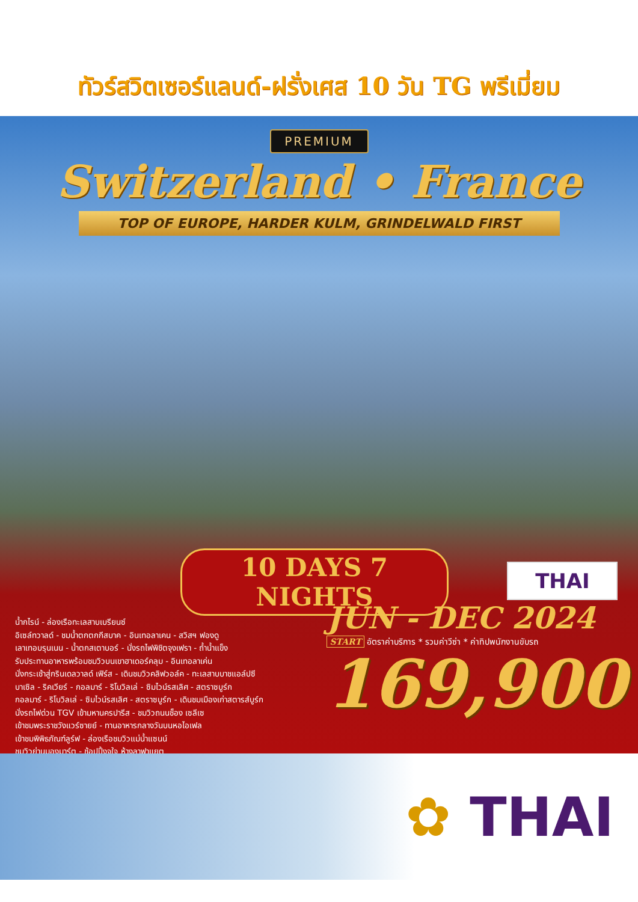ทัวร์สวิตเซอร์แลนด์-ฝรั่งเศส 10 วัน TG พรีเมี่ยม
PREMIUM
Switzerland • France
TOP OF EUROPE, HARDER KULM, GRINDELWALD FIRST
10 DAYS 7 NIGHTS
น้ำกไรน์ - ล่องเรือทะเลสาบเบรียนซ์
อิเซล์ทวาลด์ - ชมน้ำตกตกกีสบาค - อินเทอลาเคน - สวิสฯ ฟองดู
เลาเทอบรุนเนน - น้ำตกสเตาบอร์ - นั่งรถไฟพิชิตจุงเฟรา - ถ้ำน้ำแข็ง
รับประทานอาหารพร้อมชมวิวบนเขาฮาเดอร์คลุม - อินเทอลาเค่น
นั่งกระเช้าสู่กรินเดลวาลด์ เฟิร์ส - เดินชมวิวคลิฟวอล์ค - ทะเลสาบบาชแอล์ปซี
บาเซิล - ริคเวียร์ - กอลมาร์ - ริโบวิลเล่ - ซิมไวน์รสเลิศ - สตราซบูร์ก
กอลมาร์ - ริโบวิลเล่ - ซิมไวน์รสเลิศ - สตราซบูร์ก - เดินชมเมืองเก่าสตารส์บูร์ก
นั่งรถไฟด่วน TGV เข้ามหานครปารีส - ชมวิวถนนช็อง เซลีเซ
เข้าชมพระราชวังแวร์ซายย์ - ทานอาหารกลางวันบนหอไอเฟล
เข้าชมพิพิธภัณฑ์ลูร์ฟ - ล่องเรือชมวิวแม่น้ำแซนน์
ชมวิวย่านมองมาร์ต - ช้อปปิ้งจุใจ ห้างลาฟาแยต
THAI
JUN - DEC 2024
START อัตราค่าบริการ * รวมค่าวีซ่า * ค่าทิปพนักงานขับรถ
169,900
✿ THAI